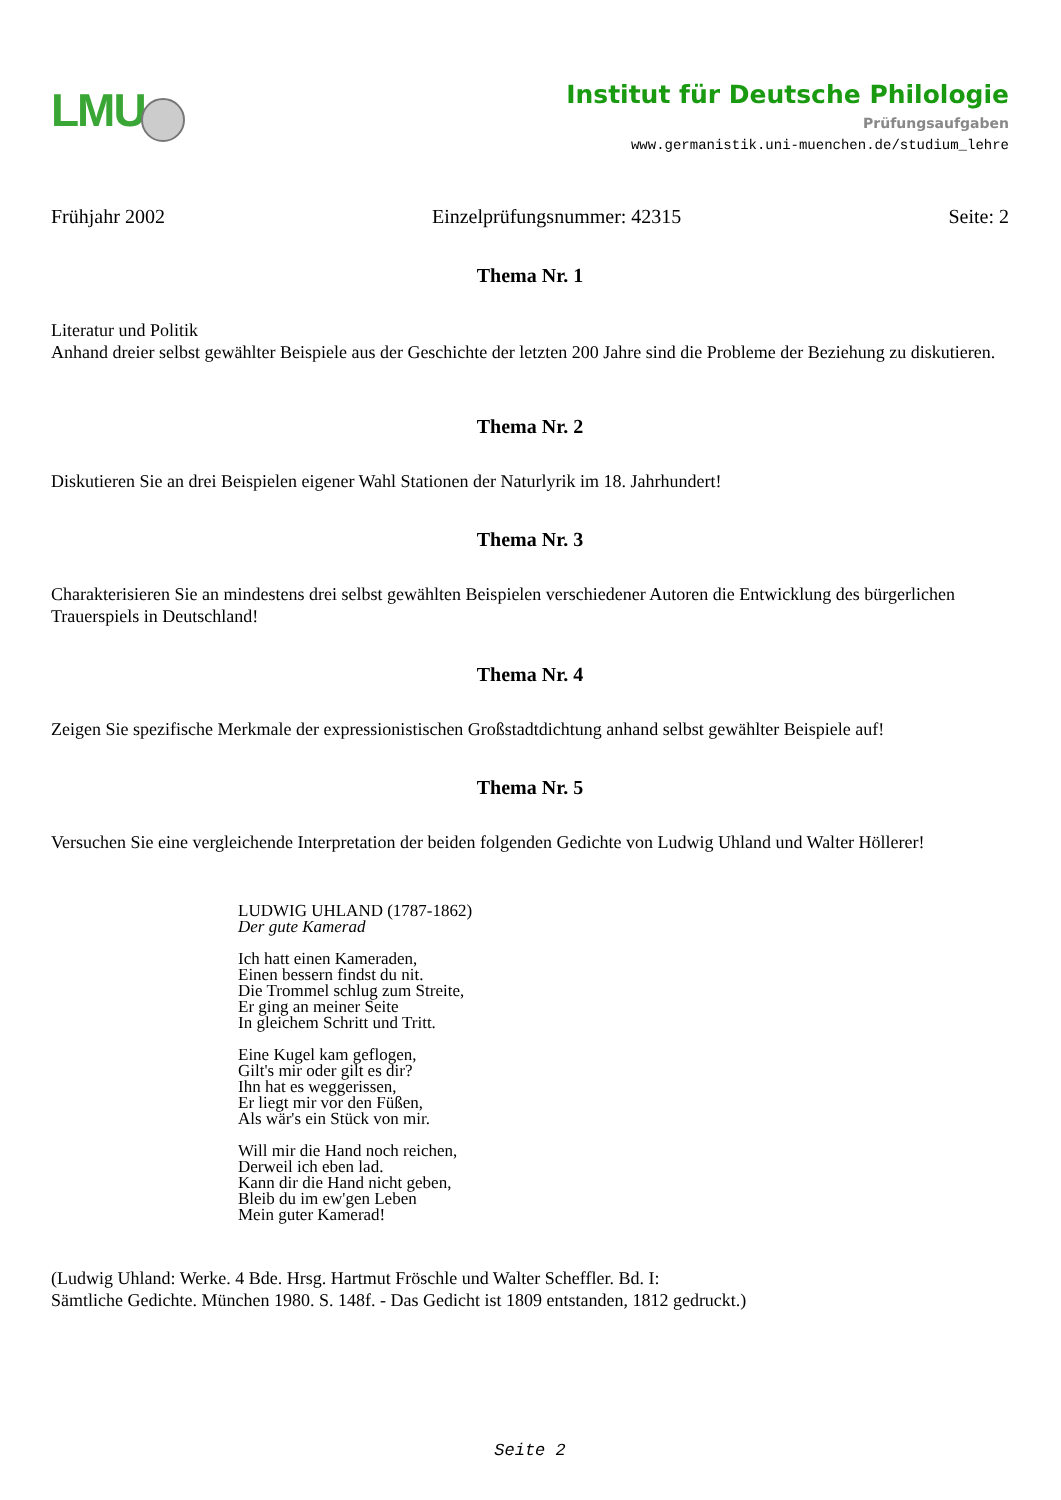LMU
Institut für Deutsche Philologie
Prüfungsaufgaben
www.germanistik.uni-muenchen.de/studium_lehre
Frühjahr 2002 Einzelprüfungsnummer: 42315 Seite: 2
Thema Nr. 1
Literatur und Politik
Anhand dreier selbst gewählter Beispiele aus der Geschichte der letzten 200 Jahre sind die Probleme der Beziehung zu diskutieren.
Thema Nr. 2
Diskutieren Sie an drei Beispielen eigener Wahl Stationen der Naturlyrik im 18. Jahrhundert!
Thema Nr. 3
Charakterisieren Sie an mindestens drei selbst gewählten Beispielen verschiedener Autoren die Entwicklung des bürgerlichen Trauerspiels in Deutschland!
Thema Nr. 4
Zeigen Sie spezifische Merkmale der expressionistischen Großstadtdichtung anhand selbst gewählter Beispiele auf!
Thema Nr. 5
Versuchen Sie eine vergleichende Interpretation der beiden folgenden Gedichte von Ludwig Uhland und Walter Höllerer!
LUDWIG UHLAND (1787-1862)
Der gute Kamerad
Ich hatt einen Kameraden,
Einen bessern findst du nit.
Die Trommel schlug zum Streite,
Er ging an meiner Seite
In gleichem Schritt und Tritt.
Eine Kugel kam geflogen,
Gilt's mir oder gilt es dir?
Ihn hat es weggerissen,
Er liegt mir vor den Füßen,
Als wär's ein Stück von mir.
Will mir die Hand noch reichen,
Derweil ich eben lad.
Kann dir die Hand nicht geben,
Bleib du im ew'gen Leben
Mein guter Kamerad!
(Ludwig Uhland: Werke. 4 Bde. Hrsg. Hartmut Fröschle und Walter Scheffler. Bd. I:
Sämtliche Gedichte. München 1980. S. 148f. - Das Gedicht ist 1809 entstanden, 1812 gedruckt.)
Seite 2